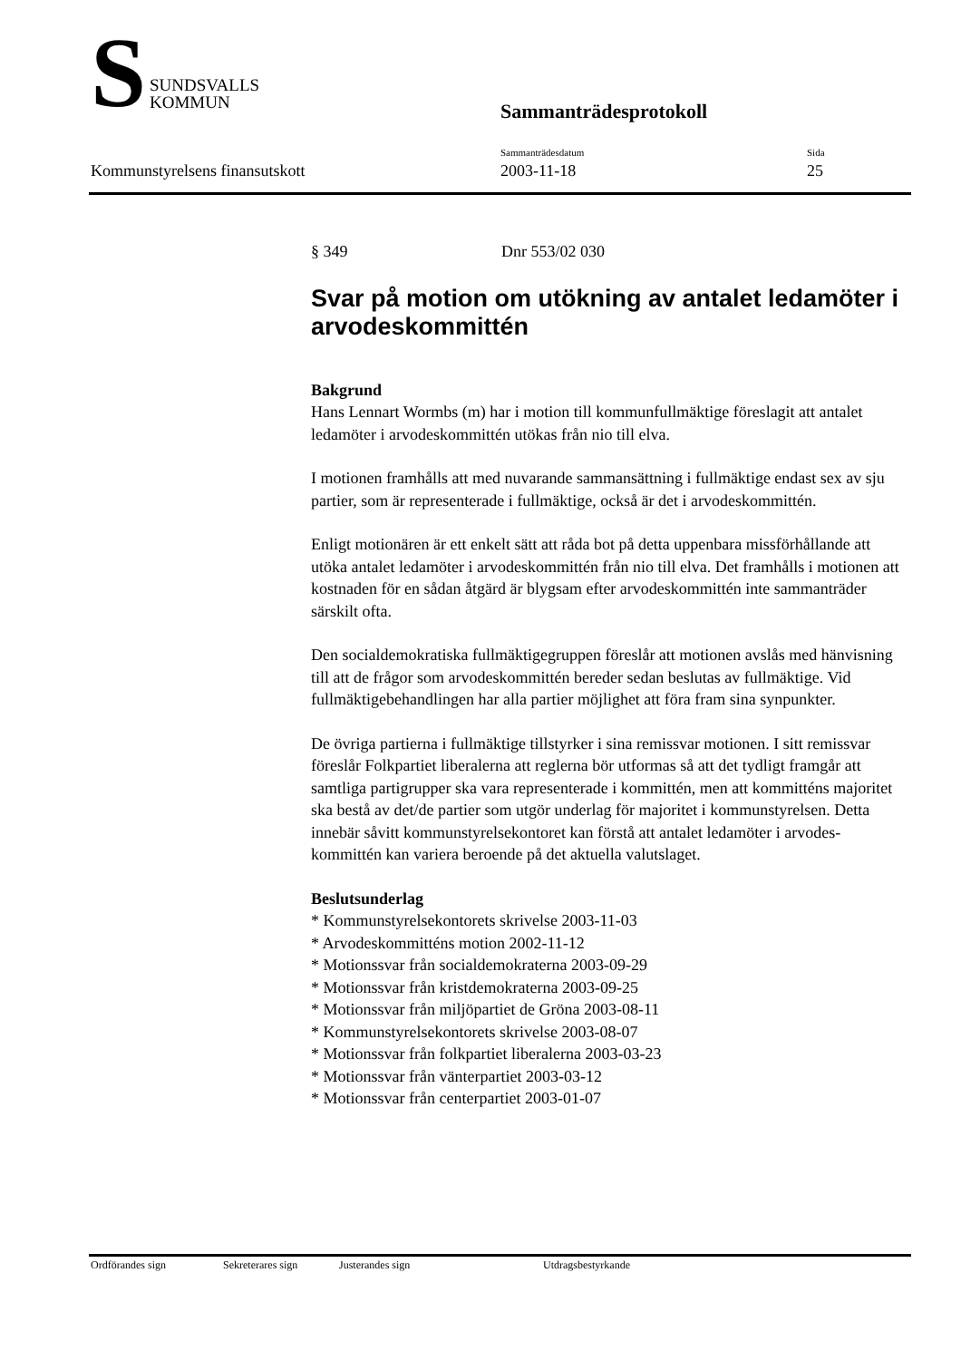S
SUNDSVALLS
KOMMUN
Sammanträdesprotokoll
Sammanträdesdatum Sida
Kommunstyrelsens finansutskott 2003-11-18 25
§ 349 Dnr 553/02 030
Svar på motion om utökning av antalet ledamöter i arvodeskommittén
Bakgrund
Hans Lennart Wormbs (m) har i motion till kommunfullmäktige föreslagit att antalet ledamöter i arvodeskommittén utökas från nio till elva.
I motionen framhålls att med nuvarande sammansättning i fullmäktige endast sex av sju partier, som är representerade i fullmäktige, också är det i arvodeskommittén.
Enligt motionären är ett enkelt sätt att råda bot på detta uppenbara missförhållande att utöka antalet ledamöter i arvodeskommittén från nio till elva. Det framhålls i motionen att kostnaden för en sådan åtgärd är blygsam efter arvodeskommittén inte sammanträder särskilt ofta.
Den socialdemokratiska fullmäktigegruppen föreslår att motionen avslås med hänvisning till att de frågor som arvodeskommittén bereder sedan beslutas av fullmäktige. Vid fullmäktigebehandlingen har alla partier möjlighet att föra fram sina synpunkter.
De övriga partierna i fullmäktige tillstyrker i sina remissvar motionen. I sitt remissvar föreslår Folkpartiet liberalerna att reglerna bör utformas så att det tydligt framgår att samtliga partigrupper ska vara representerade i kommittén, men att kommitténs majoritet ska bestå av det/de partier som utgör underlag för majoritet i kommunstyrelsen. Detta innebär såvitt kommunstyrelsekontoret kan förstå att antalet ledamöter i arvodes-kommittén kan variera beroende på det aktuella valutslaget.
Beslutsunderlag
* Kommunstyrelsekontorets skrivelse 2003-11-03
* Arvodeskommitténs motion 2002-11-12
* Motionssvar från socialdemokraterna 2003-09-29
* Motionssvar från kristdemokraterna 2003-09-25
* Motionssvar från miljöpartiet de Gröna 2003-08-11
* Kommunstyrelsekontorets skrivelse 2003-08-07
* Motionssvar från folkpartiet liberalerna 2003-03-23
* Motionssvar från vänterpartiet 2003-03-12
* Motionssvar från centerpartiet 2003-01-07
Ordförandes sign Sekreterares sign Justerandes sign Utdragsbestyrkande